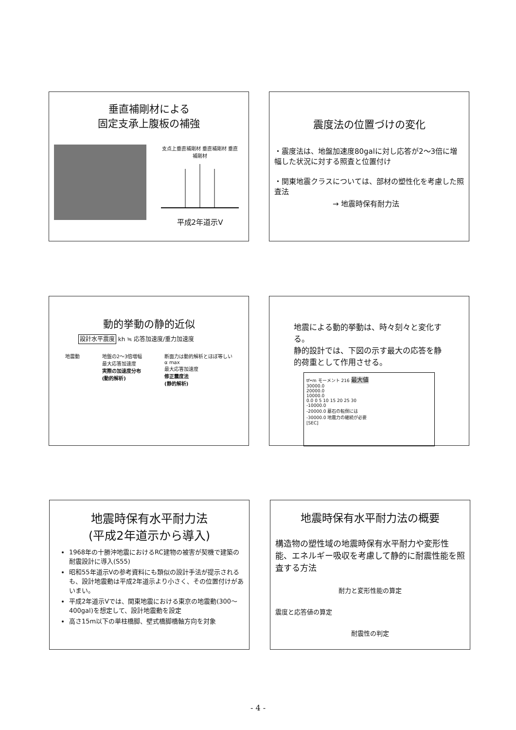垂直補剛材による
固定支承上腹板の補強
支点上垂直補剛材 垂直補剛材 垂直補剛材
平成2年道示V
震度法の位置づけの変化
・震度法は、地盤加速度80galに対し応答が2〜3倍に増幅した状況に対する照査と位置付け
・関東地震クラスについては、部材の塑性化を考慮した照査法
→ 地震時保有耐力法
動的挙動の静的近似
設計水平震度 kh ≒ 応答加速度/重力加速度
地震動 地盤の2〜3倍増幅
最大応答加速度
実際の加速度分布
(動的解析)
断面力は動的解析とほぼ等しい
α max
最大応答加速度
修正震度法
(静的解析)
地震による動的挙動は、時々刻々と変化する。
静的設計では、下図の示す最大の応答を静的荷重として作用させる。
tf•m モーメント 216 最大値
30000.0
20000.0
10000.0
0.0 0 5 10 15 20 25 30
-10000.0
-20000.0 墓石の転倒には
-30000.0 地震力の継続が必要
[SEC]
地震時保有水平耐力法
(平成2年道示から導入)
1968年の十勝沖地震におけるRC建物の被害が契機で建築の耐震設計に導入(S55)
昭和55年道示Vの参考資料にも類似の設計手法が提示されるも、設計地震動は平成2年道示より小さく、その位置付けがあいまい。
平成2年道示Vでは、関東地震における東京の地震動(300〜400gal)を想定して、設計地震動を設定
高さ15m以下の単柱橋脚、壁式橋脚橋軸方向を対象
地震時保有水平耐力法の概要
構造物の塑性域の地震時保有水平耐力や変形性能、エネルギー吸収を考慮して静的に耐震性能を照査する方法
耐力と変形性能の算定
震度と応答値の算定
耐震性の判定
- 4 -